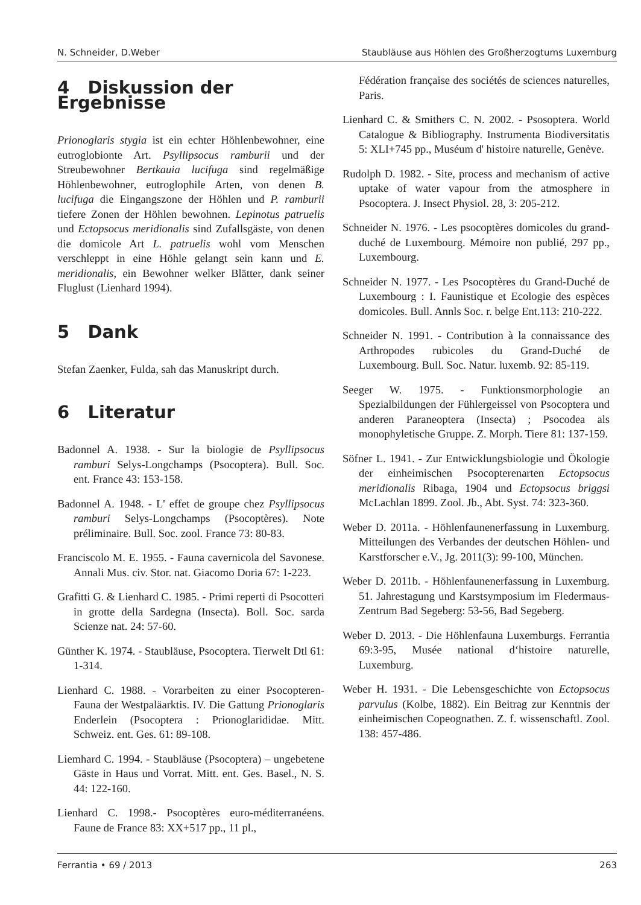N. Schneider, D.Weber Staubläuse aus Höhlen des Großherzogtums Luxemburg
4 Diskussion der Ergebnisse
Prionoglaris stygia ist ein echter Höhlenbewohner, eine eutroglobionte Art. Psyllipsocus ramburii und der Streubewohner Bertkauia lucifuga sind regelmäßige Höhlenbewohner, eutroglophile Arten, von denen B. lucifuga die Eingangszone der Höhlen und P. ramburii tiefere Zonen der Höhlen bewohnen. Lepinotus patruelis und Ectopsocus meridionalis sind Zufallsgäste, von denen die domicole Art L. patruelis wohl vom Menschen verschleppt in eine Höhle gelangt sein kann und E. meridionalis, ein Bewohner welker Blätter, dank seiner Fluglust (Lienhard 1994).
5 Dank
Stefan Zaenker, Fulda, sah das Manuskript durch.
6 Literatur
Badonnel A. 1938. - Sur la biologie de Psyllipsocus ramburi Selys-Longchamps (Psocoptera). Bull. Soc. ent. France 43: 153-158.
Badonnel A. 1948. - L' effet de groupe chez Psyllipsocus ramburi Selys-Longchamps (Psocoptères). Note préliminaire. Bull. Soc. zool. France 73: 80-83.
Franciscolo M. E. 1955. - Fauna cavernicola del Savonese. Annali Mus. civ. Stor. nat. Giacomo Doria 67: 1-223.
Grafitti G. & Lienhard C. 1985. - Primi reperti di Psocotteri in grotte della Sardegna (Insecta). Boll. Soc. sarda Scienze nat. 24: 57-60.
Günther K. 1974. - Staubläuse, Psocoptera. Tierwelt Dtl 61: 1-314.
Lienhard C. 1988. - Vorarbeiten zu einer Psocopteren-Fauna der Westpaläarktis. IV. Die Gattung Prionoglaris Enderlein (Psocoptera : Prionoglarididae. Mitt. Schweiz. ent. Ges. 61: 89-108.
Liemhard C. 1994. - Staubläuse (Psocoptera) – ungebetene Gäste in Haus und Vorrat. Mitt. ent. Ges. Basel., N. S. 44: 122-160.
Lienhard C. 1998.- Psocoptères euro-méditerranéens. Faune de France 83: XX+517 pp., 11 pl.,
Fédération française des sociétés de sciences naturelles, Paris.
Lienhard C. & Smithers C. N. 2002. - Psosoptera. World Catalogue & Bibliography. Instrumenta Biodiversitatis 5: XLI+745 pp., Muséum d' histoire naturelle, Genève.
Rudolph D. 1982. - Site, process and mechanism of active uptake of water vapour from the atmosphere in Psocoptera. J. Insect Physiol. 28, 3: 205-212.
Schneider N. 1976. - Les psocoptères domicoles du grand-duché de Luxembourg. Mémoire non publié, 297 pp., Luxembourg.
Schneider N. 1977. - Les Psocoptères du Grand-Duché de Luxembourg : I. Faunistique et Ecologie des espèces domicoles. Bull. Annls Soc. r. belge Ent.113: 210-222.
Schneider N. 1991. - Contribution à la connaissance des Arthropodes rubicoles du Grand-Duché de Luxembourg. Bull. Soc. Natur. luxemb. 92: 85-119.
Seeger W. 1975. - Funktionsmorphologie an Spezialbildungen der Fühlergeissel von Psocoptera und anderen Paraneoptera (Insecta) ; Psocodea als monophyletische Gruppe. Z. Morph. Tiere 81: 137-159.
Söfner L. 1941. - Zur Entwicklungsbiologie und Ökologie der einheimischen Psocopterenarten Ectopsocus meridionalis Ribaga, 1904 und Ectopsocus briggsi McLachlan 1899. Zool. Jb., Abt. Syst. 74: 323-360.
Weber D. 2011a. - Höhlenfaunenerfassung in Luxemburg. Mitteilungen des Verbandes der deutschen Höhlen- und Karstforscher e.V., Jg. 2011(3): 99-100, München.
Weber D. 2011b. - Höhlenfaunenerfassung in Luxemburg. 51. Jahrestagung und Karstsymposium im Fledermaus-Zentrum Bad Segeberg: 53-56, Bad Segeberg.
Weber D. 2013. - Die Höhlenfauna Luxemburgs. Ferrantia 69:3-95, Musée national d‘histoire naturelle, Luxemburg.
Weber H. 1931. - Die Lebensgeschichte von Ectopsocus parvulus (Kolbe, 1882). Ein Beitrag zur Kenntnis der einheimischen Copeognathen. Z. f. wissenschaftl. Zool. 138: 457-486.
Ferrantia • 69 / 2013 263